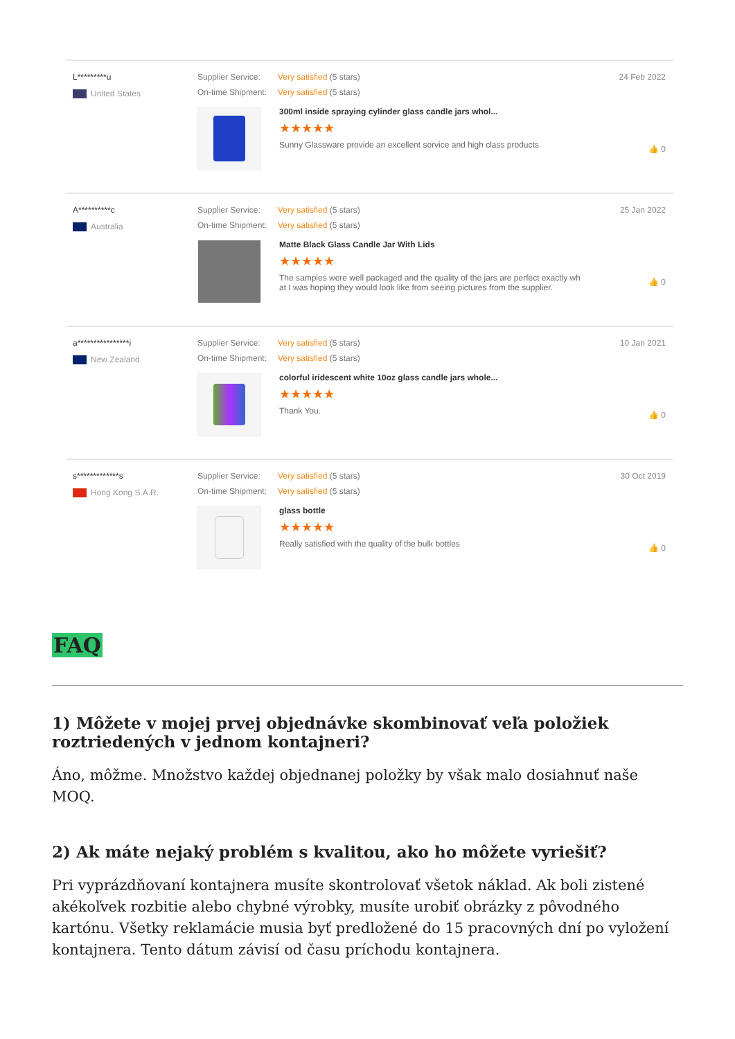L*********u
United States
Supplier Service: Very satisfied (5 stars)
On-time Shipment: Very satisfied (5 stars)
300ml inside spraying cylinder glass candle jars whol...
★★★★★
Sunny Glassware provide an excellent service and high class products.
24 Feb 2022
👍 0
A**********c
Australia
Supplier Service: Very satisfied (5 stars)
On-time Shipment: Very satisfied (5 stars)
Matte Black Glass Candle Jar With Lids
★★★★★
The samples were well packaged and the quality of the jars are perfect exactly wh
at I was hoping they would look like from seeing pictures from the supplier.
25 Jan 2022
👍 0
a****************i
New Zealand
Supplier Service: Very satisfied (5 stars)
On-time Shipment: Very satisfied (5 stars)
colorful iridescent white 10oz glass candle jars whole...
★★★★★
Thank You.
10 Jan 2021
👍 0
s*************s
Hong Kong S.A.R.
Supplier Service: Very satisfied (5 stars)
On-time Shipment: Very satisfied (5 stars)
glass bottle
★★★★★
Really satisfied with the quality of the bulk bottles
30 Oct 2019
👍 0
FAQ
1) Môžete v mojej prvej objednávke skombinovať veľa položiek roztriedených v jednom kontajneri?
Áno, môžme. Množstvo každej objednanej položky by však malo dosiahnuť naše MOQ.
2) Ak máte nejaký problém s kvalitou, ako ho môžete vyriešiť?
Pri vyprázdňovaní kontajnera musíte skontrolovať všetok náklad. Ak boli zistené akékoľvek rozbitie alebo chybné výrobky, musíte urobiť obrázky z pôvodného kartónu. Všetky reklamácie musia byť predložené do 15 pracovných dní po vyložení kontajnera. Tento dátum závisí od času príchodu kontajnera.